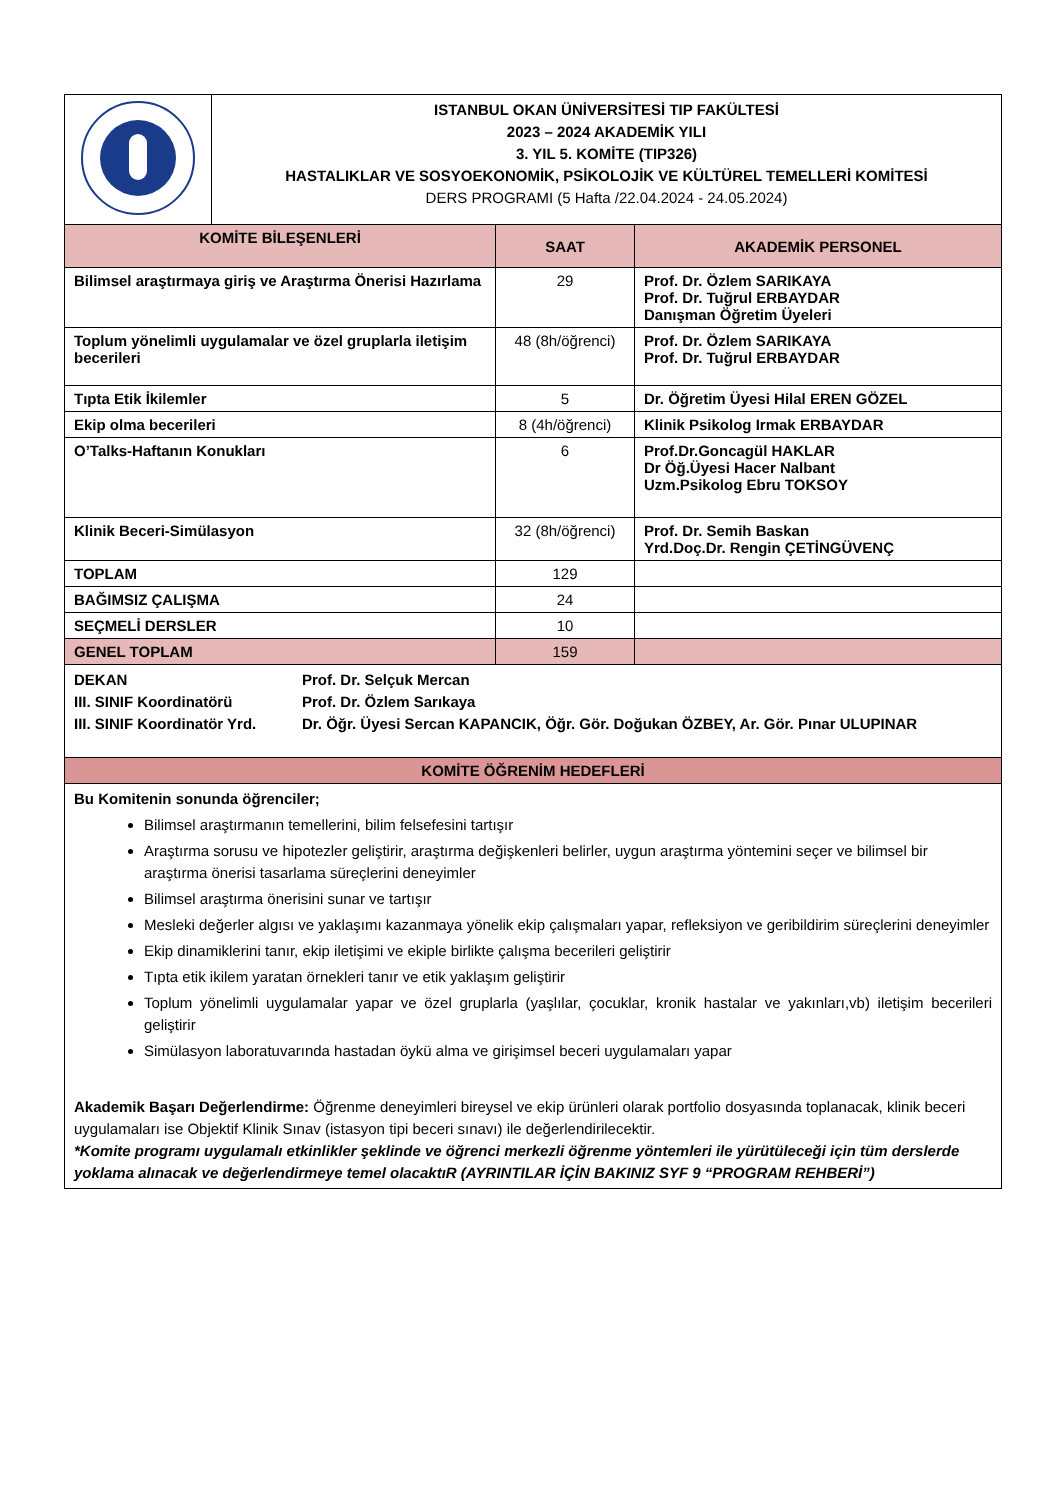| | ISTANBUL OKAN ÜNİVERSİTESİ TIP FAKÜLTESİ 2023 – 2024 AKADEMİK YILI 3. YIL 5. KOMİTE (TIP326) HASTALIKLAR VE SOSYOEKONOMİK, PSİKOLOJİK VE KÜLTÜREL TEMELLERİ KOMİTESİ DERS PROGRAMI (5 Hafta /22.04.2024 - 24.05.2024) |
| KOMİTE BİLEŞENLERİ | SAAT | AKADEMİK PERSONEL |
| --- | --- | --- |
| Bilimsel araştırmaya giriş ve Araştırma Önerisi Hazırlama | 29 | Prof. Dr. Özlem SARIKAYA Prof. Dr. Tuğrul ERBAYDAR Danışman Öğretim Üyeleri |
| Toplum yönelimli uygulamalar ve özel gruplarla iletişim becerileri | 48 (8h/öğrenci) | Prof. Dr. Özlem SARIKAYA Prof. Dr. Tuğrul ERBAYDAR |
| Tıpta Etik İkilemler | 5 | Dr. Öğretim Üyesi Hilal EREN GÖZEL |
| Ekip olma becerileri | 8 (4h/öğrenci) | Klinik Psikolog Irmak ERBAYDAR |
| O’Talks-Haftanın Konukları | 6 | Prof.Dr.Goncagül HAKLAR Dr Öğ.Üyesi Hacer Nalbant Uzm.Psikolog Ebru TOKSOY |
| Klinik Beceri-Simülasyon | 32 (8h/öğrenci) | Prof. Dr. Semih Baskan Yrd.Doç.Dr. Rengin ÇETİNGÜVENÇ |
| TOPLAM | 129 | |
| BAĞIMSIZ ÇALIŞMA | 24 | |
| SEÇMELİ DERSLER | 10 | |
| GENEL TOPLAM | 159 | |
| DEKAN Prof. Dr. Selçuk Mercan III. SINIF Koordinatörü Prof. Dr. Özlem Sarıkaya III. SINIF Koordinatör Yrd. Dr. Öğr. Üyesi Sercan KAPANCIK, Öğr. Gör. Doğukan ÖZBEY, Ar. Gör. Pınar ULUPINAR |
| KOMİTE ÖĞRENİM HEDEFLERİ |
| Bu Komitenin sonunda öğrenciler; Bilimsel araştırmanın temellerini, bilim felsefesini tartışır Araştırma sorusu ve hipotezler geliştirir, araştırma değişkenleri belirler, uygun araştırma yöntemini seçer ve bilimsel bir araştırma önerisi tasarlama süreçlerini deneyimler Bilimsel araştırma önerisini sunar ve tartışır Mesleki değerler algısı ve yaklaşımı kazanmaya yönelik ekip çalışmaları yapar, refleksiyon ve geribildirim süreçlerini deneyimler Ekip dinamiklerini tanır, ekip iletişimi ve ekiple birlikte çalışma becerileri geliştirir Tıpta etik ikilem yaratan örnekleri tanır ve etik yaklaşım geliştirir Toplum yönelimli uygulamalar yapar ve özel gruplarla (yaşlılar, çocuklar, kronik hastalar ve yakınları,vb) iletişim becerileri geliştirir Simülasyon laboratuvarında hastadan öykü alma ve girişimsel beceri uygulamaları yapar Akademik Başarı Değerlendirme: Öğrenme deneyimleri bireysel ve ekip ürünleri olarak portfolio dosyasında toplanacak, klinik beceri uygulamaları ise Objektif Klinik Sınav (istasyon tipi beceri sınavı) ile değerlendirilecektir. *Komite programı uygulamalı etkinlikler şeklinde ve öğrenci merkezli öğrenme yöntemleri ile yürütüleceği için tüm derslerde yoklama alınacak ve değerlendirmeye temel olacaktıR (AYRINTILAR İÇİN BAKINIZ SYF 9 “PROGRAM REHBERİ”) |